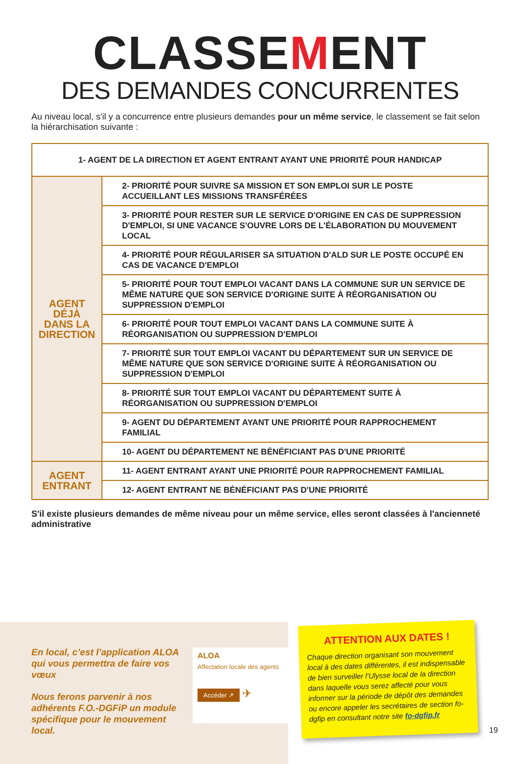CLASSEMENT
DES DEMANDES CONCURRENTES
Au niveau local, s'il y a concurrence entre plusieurs demandes pour un même service, le classement se fait selon la hiérarchisation suivante :
| 1- AGENT DE LA DIRECTION ET AGENT ENTRANT AYANT UNE PRIORITÉ POUR HANDICAP | |
| AGENT DÉJÀ DANS LA DIRECTION | 2- PRIORITÉ POUR SUIVRE SA MISSION ET SON EMPLOI SUR LE POSTE ACCUEILLANT LES MISSIONS TRANSFÉRÉES |
| | 3- PRIORITÉ POUR RESTER SUR LE SERVICE D'ORIGINE EN CAS DE SUPPRESSION D'EMPLOI, SI UNE VACANCE S'OUVRE LORS DE L'ÉLABORATION DU MOUVEMENT LOCAL |
| | 4- PRIORITÉ POUR RÉGULARISER SA SITUATION D'ALD SUR LE POSTE OCCUPÉ EN CAS DE VACANCE D'EMPLOI |
| | 5- PRIORITÉ POUR TOUT EMPLOI VACANT DANS LA COMMUNE SUR UN SERVICE DE MÊME NATURE QUE SON SERVICE D'ORIGINE SUITE À RÉORGANISATION OU SUPPRESSION D'EMPLOI |
| | 6- PRIORITÉ POUR TOUT EMPLOI VACANT DANS LA COMMUNE SUITE À RÉORGANISATION OU SUPPRESSION D'EMPLOI |
| | 7- PRIORITÉ SUR TOUT EMPLOI VACANT DU DÉPARTEMENT SUR UN SERVICE DE MÊME NATURE QUE SON SERVICE D'ORIGINE SUITE À RÉORGANISATION OU SUPPRESSION D'EMPLOI |
| | 8- PRIORITÉ SUR TOUT EMPLOI VACANT DU DÉPARTEMENT SUITE À RÉORGANISATION OU SUPPRESSION D'EMPLOI |
| | 9- AGENT DU DÉPARTEMENT AYANT UNE PRIORITÉ POUR RAPPROCHEMENT FAMILIAL |
| | 10- AGENT DU DÉPARTEMENT NE BÉNÉFICIANT PAS D'UNE PRIORITÉ |
| AGENT ENTRANT | 11- AGENT ENTRANT AYANT UNE PRIORITÉ POUR RAPPROCHEMENT FAMILIAL |
| | 12- AGENT ENTRANT NE BÉNÉFICIANT PAS D'UNE PRIORITÉ |
S'il existe plusieurs demandes de même niveau pour un même service, elles seront classées à l'ancienneté administrative
En local, c’est l’application ALOA qui vous permettra de faire vos vœux
Nous ferons parvenir à nos adhérents F.O.-DGFiP un module spécifique pour le mouvement local.
ALOA
Affectation locale des agents
Accéder ↗ ✈
ATTENTION AUX DATES !
Chaque direction organisant son mouvement local à des dates différentes, il est indispensable de bien surveiller l’Ulysse local de la direction dans laquelle vous serez affecté pour vous informer sur la période de dépôt des demandes ou encore appeler les secrétaires de section fo-dgfip en consultant notre site fo-dgfip.fr
19